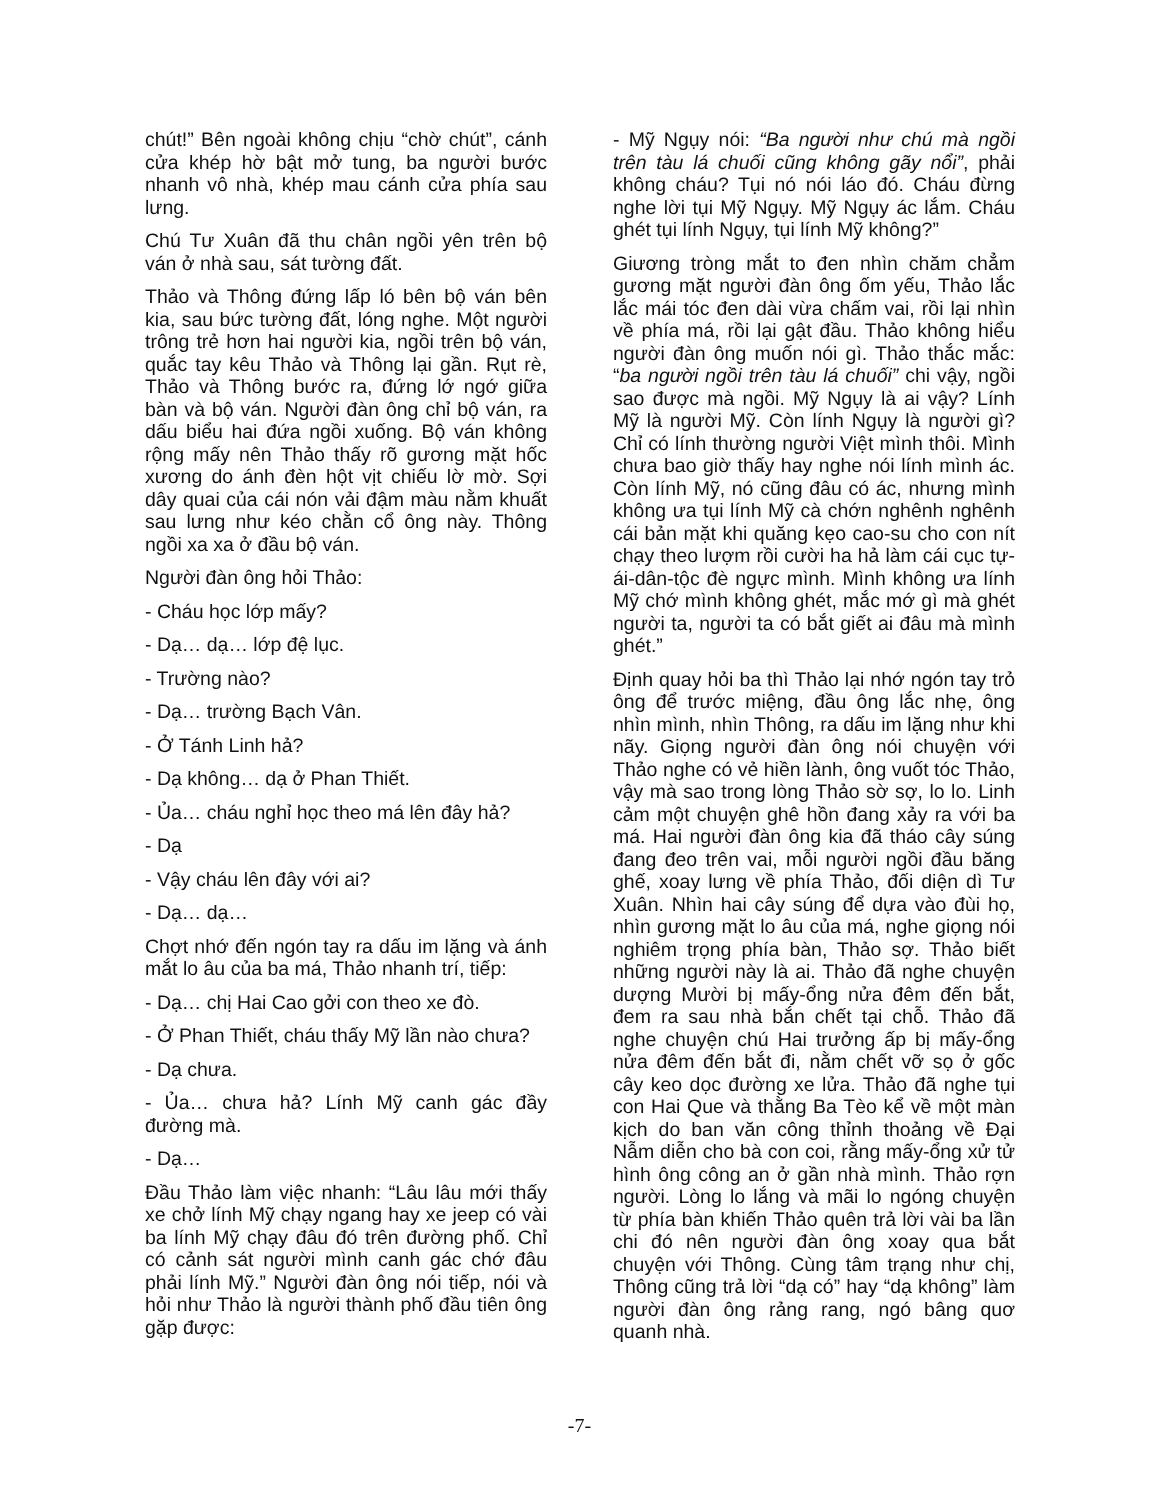chút!” Bên ngoài không chịu “chờ chút”, cánh cửa khép hờ bật mở tung, ba người bước nhanh vô nhà, khép mau cánh cửa phía sau lưng.
Chú Tư Xuân đã thu chân ngồi yên trên bộ ván ở nhà sau, sát tường đất.
Thảo và Thông đứng lấp ló bên bộ ván bên kia, sau bức tường đất, lóng nghe. Một người trông trẻ hơn hai người kia, ngồi trên bộ ván, quắc tay kêu Thảo và Thông lại gần. Rụt rè, Thảo và Thông bước ra, đứng lớ ngớ giữa bàn và bộ ván. Người đàn ông chỉ bộ ván, ra dấu biểu hai đứa ngồi xuống. Bộ ván không rộng mấy nên Thảo thấy rõ gương mặt hốc xương do ánh đèn hột vịt chiếu lờ mờ. Sợi dây quai của cái nón vải đậm màu nằm khuất sau lưng như kéo chằn cổ ông này. Thông ngồi xa xa ở đầu bộ ván.
Người đàn ông hỏi Thảo:
- Cháu học lớp mấy?
- Dạ… dạ… lớp đệ lục.
- Trường nào?
- Dạ… trường Bạch Vân.
- Ở Tánh Linh hả?
- Dạ không… dạ ở Phan Thiết.
- Ủa… cháu nghỉ học theo má lên đây hả?
- Dạ
- Vậy cháu lên đây với ai?
- Dạ… dạ…
Chợt nhớ đến ngón tay ra dấu im lặng và ánh mắt lo âu của ba má, Thảo nhanh trí, tiếp:
- Dạ… chị Hai Cao gởi con theo xe đò.
- Ở Phan Thiết, cháu thấy Mỹ lần nào chưa?
- Dạ chưa.
- Ủa… chưa hả? Lính Mỹ canh gác đầy đường mà.
- Dạ…
Đầu Thảo làm việc nhanh: “Lâu lâu mới thấy xe chở lính Mỹ chạy ngang hay xe jeep có vài ba lính Mỹ chạy đâu đó trên đường phố. Chỉ có cảnh sát người mình canh gác chớ đâu phải lính Mỹ.” Người đàn ông nói tiếp, nói và hỏi như Thảo là người thành phố đầu tiên ông gặp được:
- Mỹ Ngụy nói: “Ba người như chú mà ngồi trên tàu lá chuối cũng không gãy nổi”, phải không cháu? Tụi nó nói láo đó. Cháu đừng nghe lời tụi Mỹ Ngụy. Mỹ Ngụy ác lắm. Cháu ghét tụi lính Ngụy, tụi lính Mỹ không?”
Giương tròng mắt to đen nhìn chăm chẳm gương mặt người đàn ông ốm yếu, Thảo lắc lắc mái tóc đen dài vừa chấm vai, rồi lại nhìn về phía má, rồi lại gật đầu. Thảo không hiểu người đàn ông muốn nói gì. Thảo thắc mắc: “ba người ngồi trên tàu lá chuối” chi vậy, ngồi sao được mà ngồi. Mỹ Ngụy là ai vậy? Lính Mỹ là người Mỹ. Còn lính Ngụy là người gì? Chỉ có lính thường người Việt mình thôi. Mình chưa bao giờ thấy hay nghe nói lính mình ác. Còn lính Mỹ, nó cũng đâu có ác, nhưng mình không ưa tụi lính Mỹ cà chớn nghênh nghênh cái bản mặt khi quăng kẹo cao-su cho con nít chạy theo lượm rồi cười ha hả làm cái cục tự-ái-dân-tộc đè ngực mình. Mình không ưa lính Mỹ chớ mình không ghét, mắc mớ gì mà ghét người ta, người ta có bắt giết ai đâu mà mình ghét.”
Định quay hỏi ba thì Thảo lại nhớ ngón tay trỏ ông để trước miệng, đầu ông lắc nhẹ, ông nhìn mình, nhìn Thông, ra dấu im lặng như khi nãy. Giọng người đàn ông nói chuyện với Thảo nghe có vẻ hiền lành, ông vuốt tóc Thảo, vậy mà sao trong lòng Thảo sờ sợ, lo lo. Linh cảm một chuyện ghê hồn đang xảy ra với ba má. Hai người đàn ông kia đã tháo cây súng đang đeo trên vai, mỗi người ngồi đầu băng ghế, xoay lưng về phía Thảo, đối diện dì Tư Xuân. Nhìn hai cây súng để dựa vào đùi họ, nhìn gương mặt lo âu của má, nghe giọng nói nghiêm trọng phía bàn, Thảo sợ. Thảo biết những người này là ai. Thảo đã nghe chuyện dượng Mười bị mấy-ổng nửa đêm đến bắt, đem ra sau nhà bắn chết tại chỗ. Thảo đã nghe chuyện chú Hai trưởng ấp bị mấy-ổng nửa đêm đến bắt đi, nằm chết vỡ sọ ở gốc cây keo dọc đường xe lửa. Thảo đã nghe tụi con Hai Que và thằng Ba Tèo kể về một màn kịch do ban văn công thỉnh thoảng về Đại Nẫm diễn cho bà con coi, rằng mấy-ổng xử tử hình ông công an ở gần nhà mình. Thảo rợn người. Lòng lo lắng và mãi lo ngóng chuyện từ phía bàn khiến Thảo quên trả lời vài ba lần chi đó nên người đàn ông xoay qua bắt chuyện với Thông. Cùng tâm trạng như chị, Thông cũng trả lời “dạ có” hay “dạ không” làm người đàn ông rảng rang, ngó bâng quơ quanh nhà.
-7-